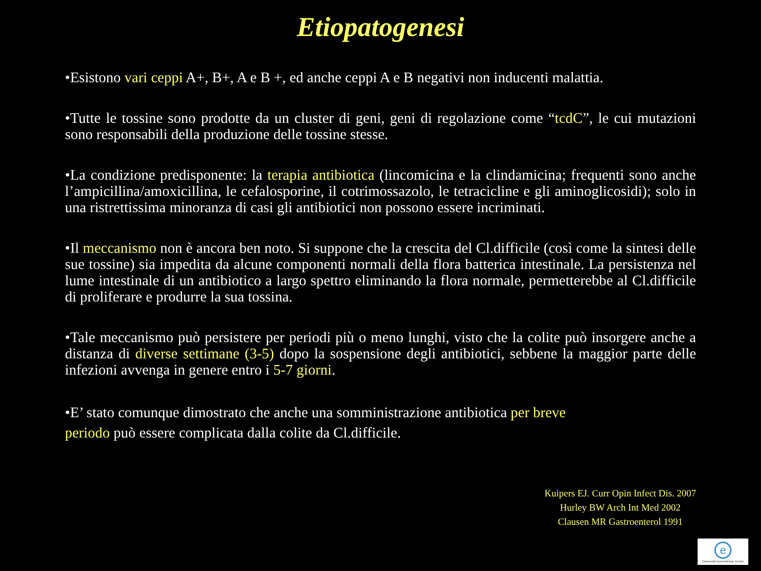Etiopatogenesi
•Esistono vari ceppi A+, B+, A e B +, ed anche ceppi A e B negativi non inducenti malattia.
•Tutte le tossine sono prodotte da un cluster di geni, geni di regolazione come “tcdC”, le cui mutazioni sono responsabili della produzione delle tossine stesse.
•La condizione predisponente: la terapia antibiotica (lincomicina e la clindamicina; frequenti sono anche l’ampicillina/amoxicillina, le cefalosporine, il cotrimossazolo, le tetracicline e gli aminoglicosidi); solo in una ristrettissima minoranza di casi gli antibiotici non possono essere incriminati.
•Il meccanismo non è ancora ben noto. Si suppone che la crescita del Cl.difficile (così come la sintesi delle sue tossine) sia impedita da alcune componenti normali della flora batterica intestinale. La persistenza nel lume intestinale di un antibiotico a largo spettro eliminando la flora normale, permetterebbe al Cl.difficile di proliferare e produrre la sua tossina.
•Tale meccanismo può persistere per periodi più o meno lunghi, visto che la colite può insorgere anche a distanza di diverse settimane (3-5) dopo la sospensione degli antibiotici, sebbene la maggior parte delle infezioni avvenga in genere entro i 5-7 giorni.
•E’ stato comunque dimostrato che anche una somministrazione antibiotica per breve
periodo può essere complicata dalla colite da Cl.difficile.
Kuipers EJ. Curr Opin Infect Dis. 2007
Hurley BW Arch Int Med 2002
Clausen MR Gastroenterol 1991
e
Colorectal Eporediensis Centre